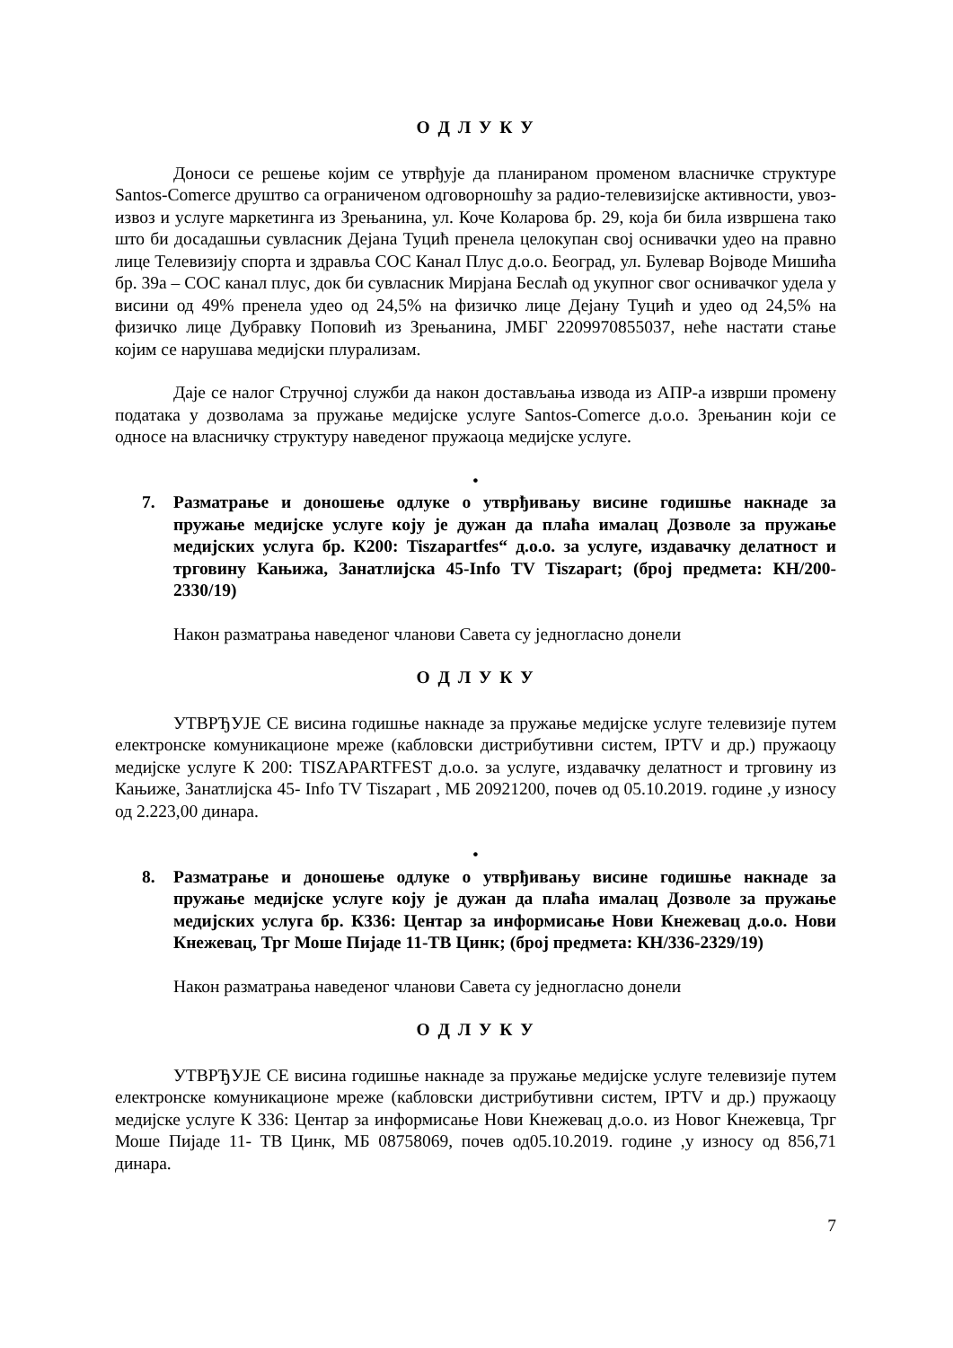О Д Л У К У
Доноси се решење којим се утврђује да планираном променом власничке структуре Santos-Comerce друштво са ограниченом одговорношћу за радио-телевизијске активности, увоз-извоз и услуге маркетинга из Зрењанина, ул. Коче Коларова бр. 29, која би била извршена тако што би досадашњи сувласник Дејана Туцић пренела целокупан свој оснивачки удео на правно лице Телевизију спорта и здравља СОС Канал Плус д.о.о. Београд, ул. Булевар Војводе Мишића бр. 39а – СОС канал плус, док би сувласник Мирјана Беслаћ од укупног свог оснивачког удела у висини од 49% пренела удео од 24,5% на физичко лице Дејану Туцић и удео од 24,5% на физичко лице Дубравку Поповић из Зрењанина, ЈМБГ 2209970855037, неће настати стање којим се нарушава медијски плурализам.
Даје се налог Стручној служби да након достављања извода из АПР-а изврши промену података у дозволама за пружање медијске услуге Santos-Comerce д.о.о. Зрењанин који се односе на власничку структуру наведеног пружаоца медијске услуге.
•
7. Разматрање и доношење одлуке о утврђивању висине годишње накнаде за пружање медијске услуге коју је дужан да плаћа ималац Дозволе за пружање медијских услуга бр. К200: Tiszapartfes“ д.о.о. за услуге, издавачку делатност и трговину Кањижа, Занатлијска 45-Info TV Tiszapart; (број предмета: КН/200-2330/19)
Након разматрања наведеног чланови Савета су једногласно донели
О Д Л У К У
УТВРЂУЈЕ СЕ висина годишње накнаде за пружање медијске услуге телевизије путем електронске комуникационе мреже (кабловски дистрибутивни систем, IPTV и др.) пружаоцу медијске услуге К 200: TISZAPARTFEST д.о.о. за услуге, издавачку делатност и трговину из Кањиже, Занатлијска 45- Info TV Tiszapart , МБ 20921200, почев од 05.10.2019. године ,у износу од 2.223,00 динара.
•
8. Разматрање и доношење одлуке о утврђивању висине годишње накнаде за пружање медијске услуге коју је дужан да плаћа ималац Дозволе за пружање медијских услуга бр. К336: Центар за информисање Нови Кнежевац д.о.о. Нови Кнежевац, Трг Моше Пијаде 11-ТВ Цинк; (број предмета: КН/336-2329/19)
Након разматрања наведеног чланови Савета су једногласно донели
О Д Л У К У
УТВРЂУЈЕ СЕ висина годишње накнаде за пружање медијске услуге телевизије путем електронске комуникационе мреже (кабловски дистрибутивни систем, IPTV и др.) пружаоцу медијске услуге К 336: Центар за информисање Нови Кнежевац д.о.о. из Новог Кнежевца, Трг Моше Пијаде 11- ТВ Цинк, МБ 08758069, почев од05.10.2019. године ,у износу од 856,71 динара.
7